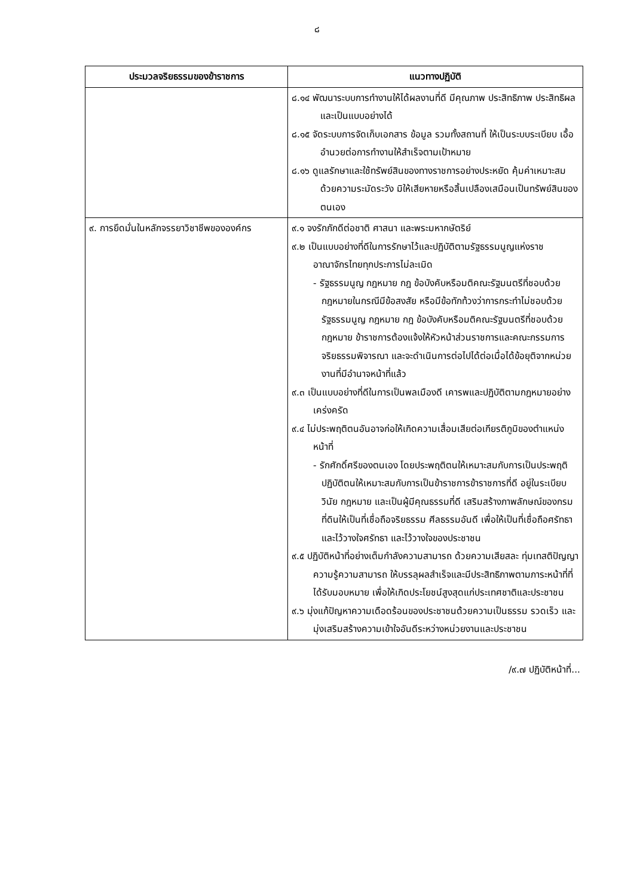๘
| ประมวลจริยธรรมของข้าราชการ | แนวทางปฏิบัติ |
| --- | --- |
| | ๘.๑๔ พัฒนาระบบการทำงานให้ได้ผลงานที่ดี มีคุณภาพ ประสิทธิภาพ ประสิทธิผล และเป็นแบบอย่างได้ ๘.๑๕ จัดระบบการจัดเก็บเอกสาร ข้อมูล รวมทั้งสถานที่ ให้เป็นระบบระเบียบ เอื้ออำนวยต่อการทำงานให้สำเร็จตามเป้าหมาย ๘.๑๖ ดูแลรักษาและใช้ทรัพย์สินของทางราชการอย่างประหยัด คุ้มค่าเหมาะสม ด้วยความระมัดระวัง มิให้เสียหายหรือสิ้นเปลืองเสมือนเป็นทรัพย์สินของตนเอง |
| ๙. การยึดมั่นในหลักจรรยาวิชาชีพขององค์กร | ๙.๑ จงรักภักดีต่อชาติ ศาสนา และพระมหากษัตริย์ ๙.๒ เป็นแบบอย่างที่ดีในการรักษาไว้และปฏิบัติตามรัฐธรรมนูญแห่งราชอาณาจักรไทยทุกประการไม่ละเมิด - รัฐธรรมนูญ กฎหมาย กฎ ข้อบังคับหรือมติคณะรัฐมนตรีที่ชอบด้วยกฎหมายในกรณีมีข้อสงสัย หรือมีข้อทักท้วงว่าการกระทำไม่ชอบด้วยรัฐธรรมนูญ กฎหมาย กฎ ข้อบังคับหรือมติคณะรัฐมนตรีที่ชอบด้วยกฎหมาย ข้าราชการต้องแจ้งให้หัวหน้าส่วนราชการและคณะกรรมการจริยธรรมพิจารณา และจะดำเนินการต่อไปได้ต่อเมื่อได้ข้อยุติจากหน่วยงานที่มีอำนาจหน้าที่แล้ว ๙.๓ เป็นแบบอย่างที่ดีในการเป็นพลเมืองดี เคารพและปฏิบัติตามกฎหมายอย่างเคร่งครัด ๙.๔ ไม่ประพฤติตนอันอาจก่อให้เกิดความเสื่อมเสียต่อเกียรติภูมิของตำแหน่งหน้าที่ - รักศักดิ์ศรีของตนเอง โดยประพฤติตนให้เหมาะสมกับการเป็นประพฤติปฏิบัติตนให้เหมาะสมกับการเป็นข้าราชการข้าราชการที่ดี อยู่ในระเบียบ วินัย กฎหมาย และเป็นผู้มีคุณธรรมที่ดี เสริมสร้างภาพลักษณ์ของกรมที่ดินให้เป็นที่เชื่อถือจริยธรรม ศีลธรรมอันดี เพื่อให้เป็นที่เชื่อถือศรัทธาและไว้วางใจศรัทธา และไว้วางใจของประชาชน ๙.๕ ปฏิบัติหน้าที่อย่างเต็มกำลังความสามารถ ด้วยความเสียสละ ทุ่มเทสติปัญญา ความรู้ความสามารถ ให้บรรลุผลสำเร็จและมีประสิทธิภาพตามภาระหน้าที่ที่ได้รับมอบหมาย เพื่อให้เกิดประโยชน์สูงสุดแก่ประเทศชาติและประชาชน ๙.๖ มุ่งแก้ปัญหาความเดือดร้อนของประชาชนด้วยความเป็นธรรม รวดเร็ว และมุ่งเสริมสร้างความเข้าใจอันดีระหว่างหน่วยงานและประชาชน |
/๙.๗ ปฏิบัติหน้าที่...